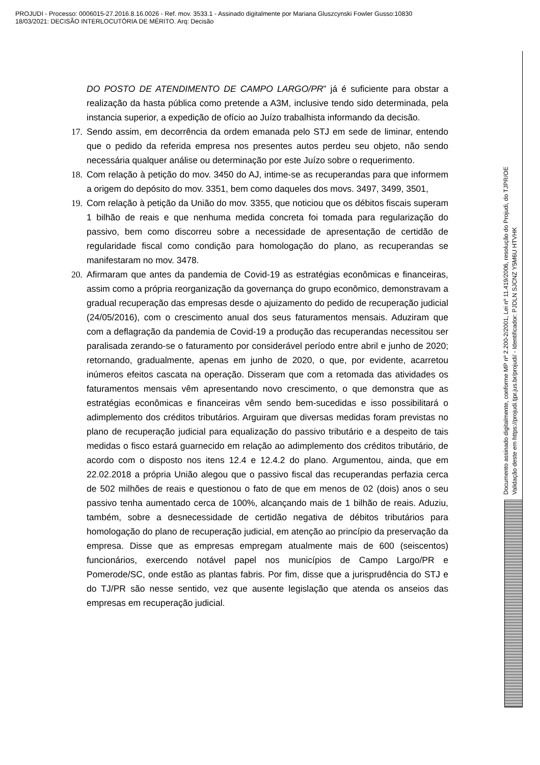PROJUDI - Processo: 0006015-27.2016.8.16.0026 - Ref. mov. 3533.1 - Assinado digitalmente por Mariana Gluszcynski Fowler Gusso:10830
18/03/2021: DECISÃO INTERLOCUTÓRIA DE MÉRITO. Arq: Decisão
DO POSTO DE ATENDIMENTO DE CAMPO LARGO/PR” já é suficiente para obstar a realização da hasta pública como pretende a A3M, inclusive tendo sido determinada, pela instancia superior, a expedição de ofício ao Juízo trabalhista informando da decisão.
17.
Sendo assim, em decorrência da ordem emanada pelo STJ em sede de liminar, entendo que o pedido da referida empresa nos presentes autos perdeu seu objeto, não sendo necessária qualquer análise ou determinação por este Juízo sobre o requerimento.
18.
Com relação à petição do mov. 3450 do AJ, intime-se as recuperandas para que informem a origem do depósito do mov. 3351, bem como daqueles dos movs. 3497, 3499, 3501,
19.
Com relação à petição da União do mov. 3355, que noticiou que os débitos fiscais superam 1 bilhão de reais e que nenhuma medida concreta foi tomada para regularização do passivo, bem como discorreu sobre a necessidade de apresentação de certidão de regularidade fiscal como condição para homologação do plano, as recuperandas se manifestaram no mov. 3478.
20.
Afirmaram que antes da pandemia de Covid-19 as estratégias econômicas e financeiras, assim como a própria reorganização da governança do grupo econômico, demonstravam a gradual recuperação das empresas desde o ajuizamento do pedido de recuperação judicial (24/05/2016), com o crescimento anual dos seus faturamentos mensais. Aduziram que com a deflagração da pandemia de Covid-19 a produção das recuperandas necessitou ser paralisada zerando-se o faturamento por considerável período entre abril e junho de 2020; retornando, gradualmente, apenas em junho de 2020, o que, por evidente, acarretou inúmeros efeitos cascata na operação. Disseram que com a retomada das atividades os faturamentos mensais vêm apresentando novo crescimento, o que demonstra que as estratégias econômicas e financeiras vêm sendo bem-sucedidas e isso possibilitará o adimplemento dos créditos tributários. Arguiram que diversas medidas foram previstas no plano de recuperação judicial para equalização do passivo tributário e a despeito de tais medidas o fisco estará guarnecido em relação ao adimplemento dos créditos tributário, de acordo com o disposto nos itens 12.4 e 12.4.2 do plano. Argumentou, ainda, que em 22.02.2018 a própria União alegou que o passivo fiscal das recuperandas perfazia cerca de 502 milhões de reais e questionou o fato de que em menos de 02 (dois) anos o seu passivo tenha aumentado cerca de 100%, alcançando mais de 1 bilhão de reais. Aduziu, também, sobre a desnecessidade de certidão negativa de débitos tributários para homologação do plano de recuperação judicial, em atenção ao princípio da preservação da empresa. Disse que as empresas empregam atualmente mais de 600 (seiscentos) funcionários, exercendo notável papel nos municípios de Campo Largo/PR e Pomerode/SC, onde estão as plantas fabris. Por fim, disse que a jurisprudência do STJ e do TJ/PR são nesse sentido, vez que ausente legislação que atenda os anseios das empresas em recuperação judicial.
Documento assinado digitalmente, conforme MP nº 2.200-2/2001, Lei nº 11.419/2006, resolução do Projudi, do TJPR/OE
Validação deste em https://projudi.tjpr.jus.br/projudi/ - Identificador: PJDLN SJCNZ Y5M6U HTVHK